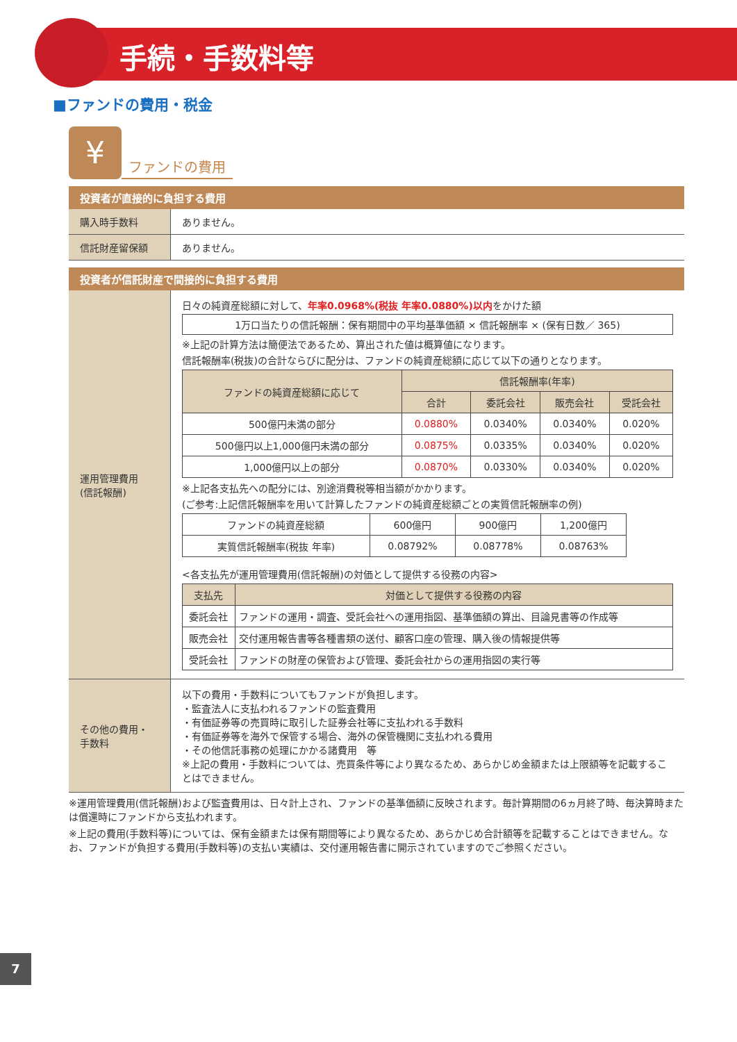手続・手数料等
■ファンドの費用・税金
¥
ファンドの費用
投資者が直接的に負担する費用
| 購入時手数料 | ありません。 |
| 信託財産留保額 | ありません。 |
投資者が信託財産で間接的に負担する費用
| 運用管理費用 (信託報酬) | 日々の純資産総額に対して、 年率0.0968%(税抜 年率0.0880%)以内 をかけた額 1万口当たりの信託報酬：保有期間中の平均基準価額 × 信託報酬率 × (保有日数／ 365) ※上記の計算方法は簡便法であるため、算出された値は概算値になります。 信託報酬率(税抜)の合計ならびに配分は、ファンドの純資産総額に応じて以下の通りとなります。 / ファンドの純資産総額に応じて / 信託報酬率(年率) / / / / / --- / --- / --- / --- / --- / / / 合計 / 委託会社 / 販売会社 / 受託会社 / / 500億円未満の部分 / 0.0880% / 0.0340% / 0.0340% / 0.020% / / 500億円以上1,000億円未満の部分 / 0.0875% / 0.0335% / 0.0340% / 0.020% / / 1,000億円以上の部分 / 0.0870% / 0.0330% / 0.0340% / 0.020% / ※上記各支払先への配分には、別途消費税等相当額がかかります。 (ご参考:上記信託報酬率を用いて計算したファンドの純資産総額ごとの実質信託報酬率の例) / ファンドの純資産総額 / 600億円 / 900億円 / 1,200億円 / / 実質信託報酬率(税抜 年率) / 0.08792% / 0.08778% / 0.08763% / <各支払先が運用管理費用(信託報酬)の対価として提供する役務の内容> / 支払先 / 対価として提供する役務の内容 / / --- / --- / / 委託会社 / ファンドの運用・調査、受託会社への運用指図、基準価額の算出、目論見書等の作成等 / / 販売会社 / 交付運用報告書等各種書類の送付、顧客口座の管理、購入後の情報提供等 / / 受託会社 / ファンドの財産の保管および管理、委託会社からの運用指図の実行等 / |
| その他の費用・ 手数料 | 以下の費用・手数料についてもファンドが負担します。 ・監査法人に支払われるファンドの監査費用 ・有価証券等の売買時に取引した証券会社等に支払われる手数料 ・有価証券等を海外で保管する場合、海外の保管機関に支払われる費用 ・その他信託事務の処理にかかる諸費用 等 ※上記の費用・手数料については、売買条件等により異なるため、あらかじめ金額または上限額等を記載することはできません。 |
※運用管理費用(信託報酬)および監査費用は、日々計上され、ファンドの基準価額に反映されます。毎計算期間の6ヵ月終了時、毎決算時または償還時にファンドから支払われます。
※上記の費用(手数料等)については、保有金額または保有期間等により異なるため、あらかじめ合計額等を記載することはできません。なお、ファンドが負担する費用(手数料等)の支払い実績は、交付運用報告書に開示されていますのでご参照ください。
7